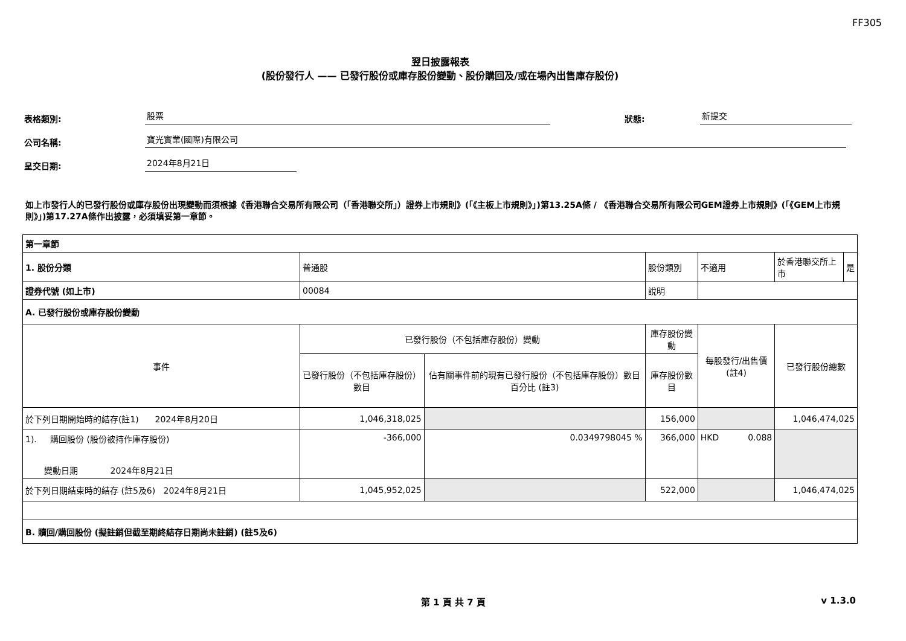FF305
翌日披露報表
(股份發行人 —— 已發行股份或庫存股份變動、股份購回及/或在場內出售庫存股份)
表格類別:
股票
狀態:
新提交
公司名稱:
寶光實業(國際)有限公司
呈交日期:
2024年8月21日
如上市發行人的已發行股份或庫存股份出現變動而須根據《香港聯合交易所有限公司（「香港聯交所」）證券上市規則》(「《主板上市規則》」)第13.25A條 / 《香港聯合交易所有限公司GEM證券上市規則》(「《GEM上市規則》」)第17.27A條作出披露，必須填妥第一章節。
| 第一章節 | | | | | | | |
| 1. 股份分類 | 普通股 | | 股份類別 | 不適用 | | 於香港聯交所上市 | 是 |
| 證券代號 (如上市) | 00084 | | 說明 | | | | |
| A. 已發行股份或庫存股份變動 | | | | | | | |
| 事件 | 已發行股份（不包括庫存股份）變動 | | 庫存股份變動 | 每股發行/出售價 (註4) | 已發行股份總數 | | |
| | 已發行股份（不包括庫存股份）數目 | 佔有關事件前的現有已發行股份（不包括庫存股份）數目百分比 (註3) | 庫存股份數目 | | | | |
| 於下列日期開始時的結存(註1) 2024年8月20日 | 1,046,318,025 | | 156,000 | | 1,046,474,025 | | |
| 1). 購回股份 (股份被持作庫存股份) 變動日期 2024年8月21日 | -366,000 | 0.0349798045 % | 366,000 | HKD 0.088 | | | |
| 於下列日期結束時的結存 (註5及6) 2024年8月21日 | 1,045,952,025 | | 522,000 | | 1,046,474,025 | | |
| B. 贖回/購回股份 (擬註銷但截至期終結存日期尚未註銷) (註5及6) | | | | | | | |
第 1 頁 共 7 頁 v 1.3.0